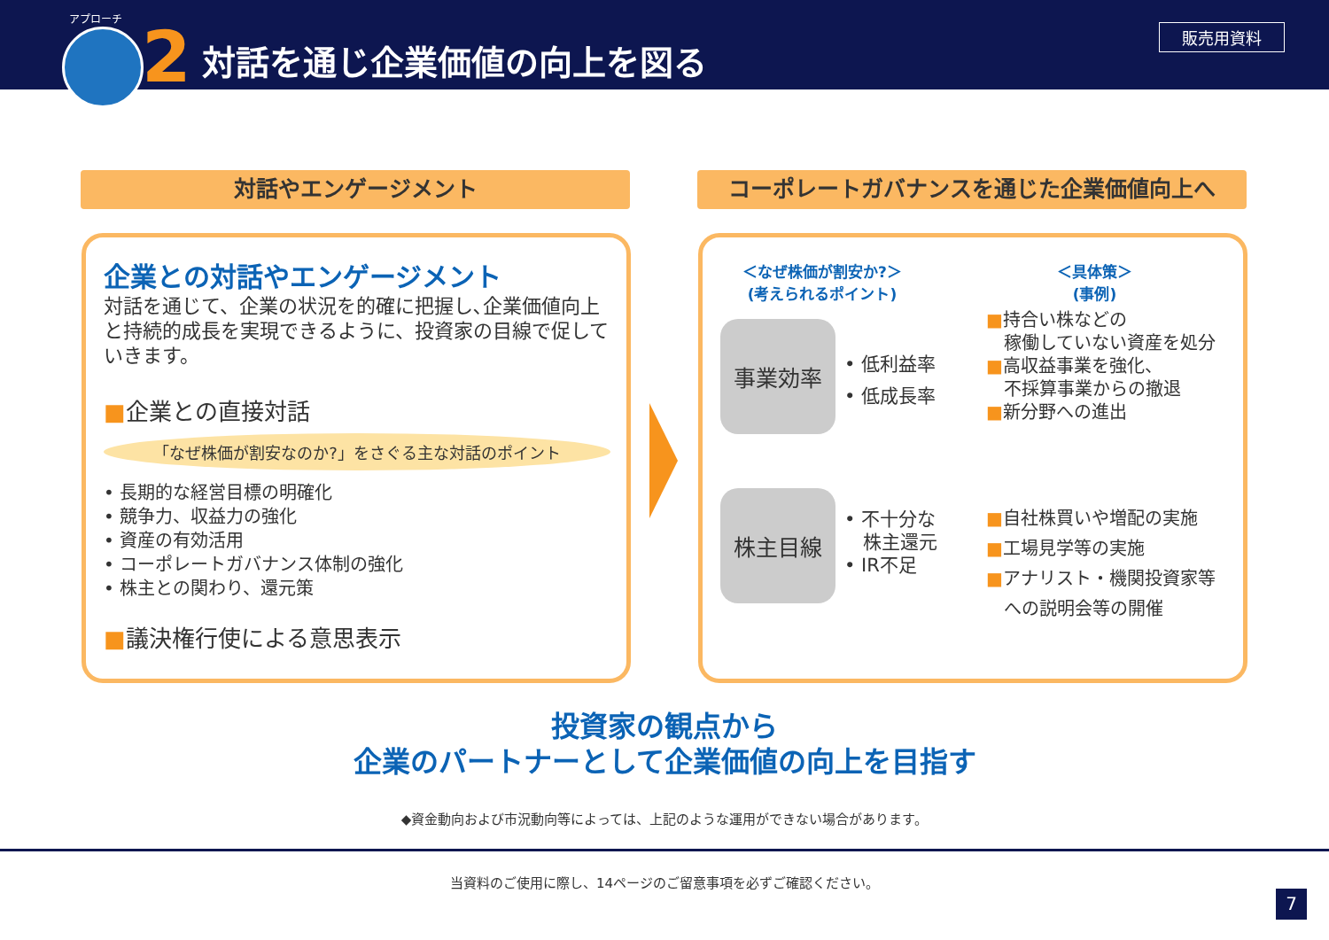アプローチ 2 対話を通じ企業価値の向上を図る
販売用資料
対話やエンゲージメント コーポレートガバナンスを通じた企業価値向上へ
企業との対話やエンゲージメント
対話を通じて、企業の状況を的確に把握し､企業価値向上と持続的成長を実現できるように、投資家の目線で促していきます。
■企業との直接対話
「なぜ株価が割安なのか?」をさぐる主な対話のポイント
• 長期的な経営目標の明確化
• 競争力、収益力の強化
• 資産の有効活用
• コーポレートガバナンス体制の強化
• 株主との関わり、還元策
■議決権行使による意思表示
＜なぜ株価が割安か?＞
(考えられるポイント)
＜具体策＞
(事例)
事業効率
• 低利益率
• 低成長率
■持合い株などの
　稼働していない資産を処分
■高収益事業を強化、
　不採算事業からの撤退
■新分野への進出
株主目線
• 不十分な
　株主還元
• IR不足
■自社株買いや増配の実施
■工場見学等の実施
■アナリスト・機関投資家等
　への説明会等の開催
投資家の観点から
企業のパートナーとして企業価値の向上を目指す
◆資金動向および市況動向等によっては、上記のような運用ができない場合があります。
当資料のご使用に際し、14ページのご留意事項を必ずご確認ください。
7